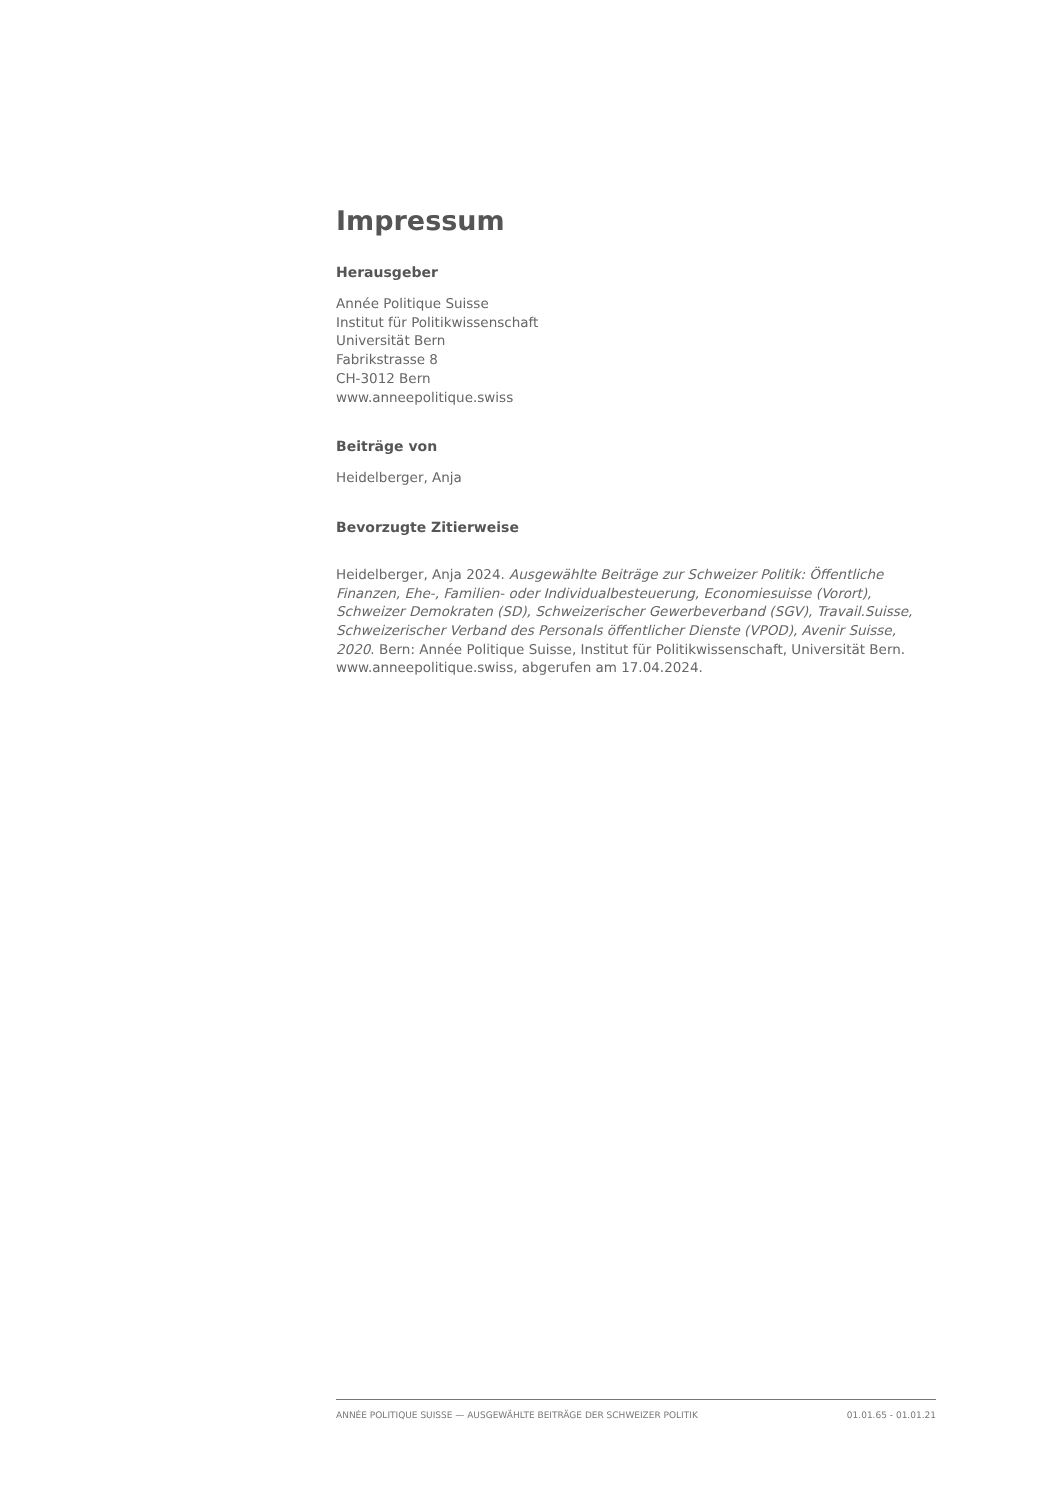Impressum
Herausgeber
Année Politique Suisse
Institut für Politikwissenschaft
Universität Bern
Fabrikstrasse 8
CH-3012 Bern
www.anneepolitique.swiss
Beiträge von
Heidelberger, Anja
Bevorzugte Zitierweise
Heidelberger, Anja 2024. Ausgewählte Beiträge zur Schweizer Politik: Öffentliche Finanzen, Ehe-, Familien- oder Individualbesteuerung, Economiesuisse (Vorort), Schweizer Demokraten (SD), Schweizerischer Gewerbeverband (SGV), Travail.Suisse, Schweizerischer Verband des Personals öffentlicher Dienste (VPOD), Avenir Suisse, 2020. Bern: Année Politique Suisse, Institut für Politikwissenschaft, Universität Bern. www.anneepolitique.swiss, abgerufen am 17.04.2024.
ANNÉE POLITIQUE SUISSE — AUSGEWÄHLTE BEITRÄGE DER SCHWEIZER POLITIK 01.01.65 - 01.01.21